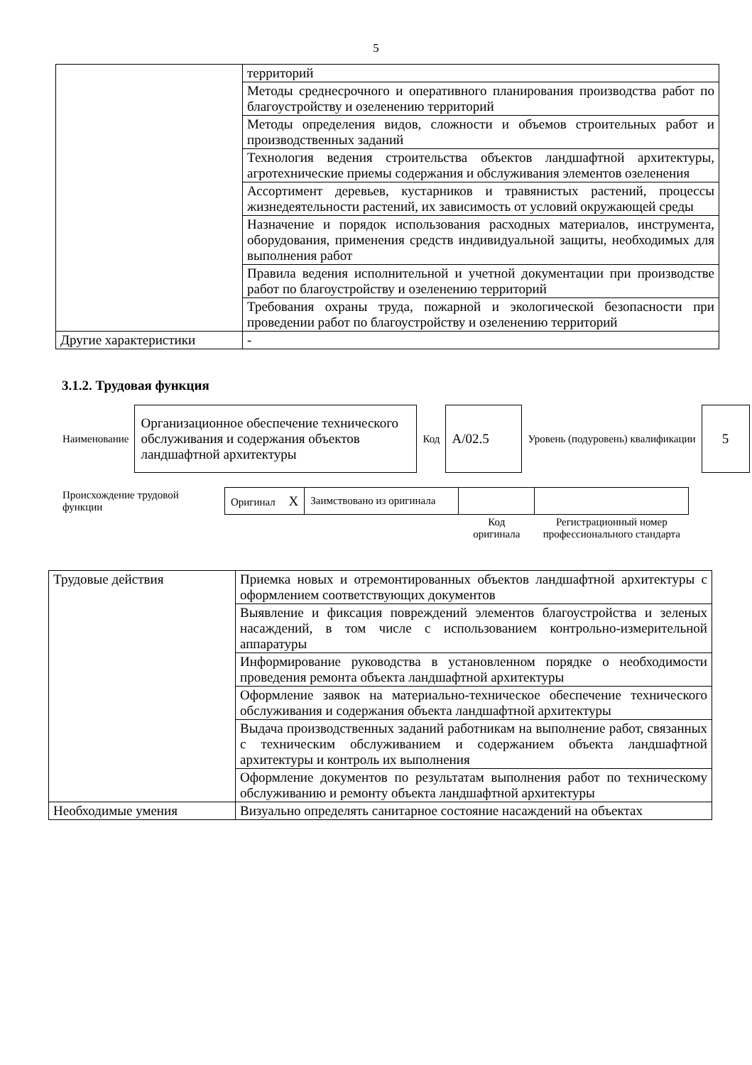5
| | территорий |
| | Методы среднесрочного и оперативного планирования производства работ по благоустройству и озеленению территорий |
| | Методы определения видов, сложности и объемов строительных работ и производственных заданий |
| | Технология ведения строительства объектов ландшафтной архитектуры, агротехнические приемы содержания и обслуживания элементов озеленения |
| | Ассортимент деревьев, кустарников и травянистых растений, процессы жизнедеятельности растений, их зависимость от условий окружающей среды |
| | Назначение и порядок использования расходных материалов, инструмента, оборудования, применения средств индивидуальной защиты, необходимых для выполнения работ |
| | Правила ведения исполнительной и учетной документации при производстве работ по благоустройству и озеленению территорий |
| | Требования охраны труда, пожарной и экологической безопасности при проведении работ по благоустройству и озеленению территорий |
| Другие характеристики | - |
3.1.2. Трудовая функция
| Наименование | Организационное обеспечение технического обслуживания и содержания объектов ландшафтной архитектуры | Код | А/02.5 | Уровень (подуровень) квалификации | 5 |
| Происхождение трудовой функции | Оригинал X | Заимствовано из оригинала | | |
| | | | Код оригинала | Регистрационный номер профессионального стандарта |
| Трудовые действия | Приемка новых и отремонтированных объектов ландшафтной архитектуры с оформлением соответствующих документов |
| | Выявление и фиксация повреждений элементов благоустройства и зеленых насаждений, в том числе с использованием контрольно-измерительной аппаратуры |
| | Информирование руководства в установленном порядке о необходимости проведения ремонта объекта ландшафтной архитектуры |
| | Оформление заявок на материально-техническое обеспечение технического обслуживания и содержания объекта ландшафтной архитектуры |
| | Выдача производственных заданий работникам на выполнение работ, связанных с техническим обслуживанием и содержанием объекта ландшафтной архитектуры и контроль их выполнения |
| | Оформление документов по результатам выполнения работ по техническому обслуживанию и ремонту объекта ландшафтной архитектуры |
| Необходимые умения | Визуально определять санитарное состояние насаждений на объектах |